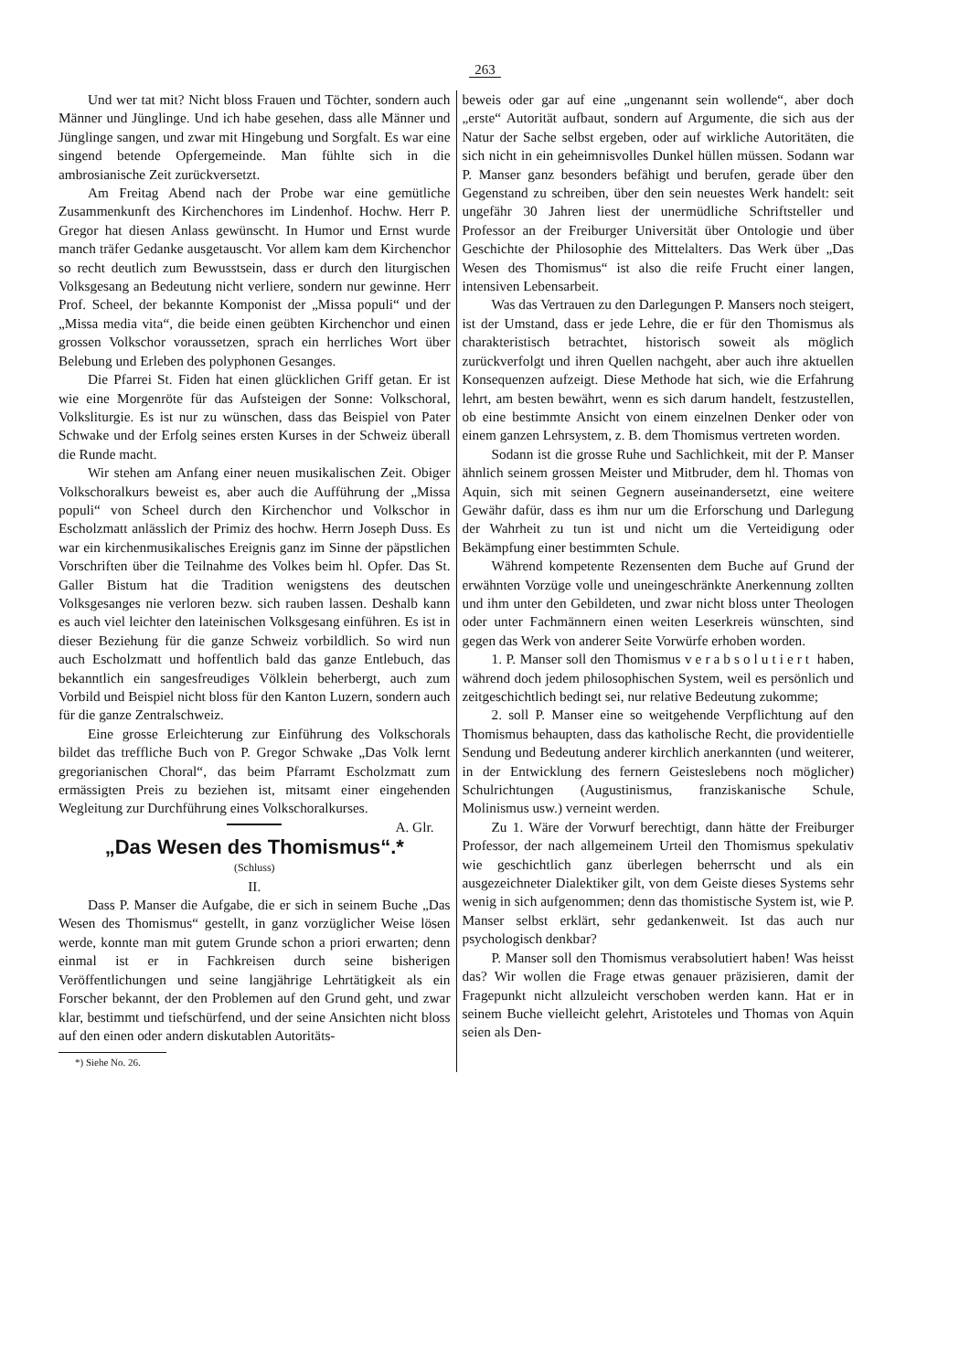263
Und wer tat mit? Nicht bloss Frauen und Töchter, sondern auch Männer und Jünglinge. Und ich habe gesehen, dass alle Männer und Jünglinge sangen, und zwar mit Hingebung und Sorgfalt. Es war eine singend betende Opfergemeinde. Man fühlte sich in die ambrosianische Zeit zurückversetzt.
Am Freitag Abend nach der Probe war eine gemütliche Zusammenkunft des Kirchenchores im Lindenhof. Hochw. Herr P. Gregor hat diesen Anlass gewünscht. In Humor und Ernst wurde manch träfer Gedanke ausgetauscht. Vor allem kam dem Kirchenchor so recht deutlich zum Bewusstsein, dass er durch den liturgischen Volksgesang an Bedeutung nicht verliere, sondern nur gewinne. Herr Prof. Scheel, der bekannte Komponist der „Missa populi“ und der „Missa media vita“, die beide einen geübten Kirchenchor und einen grossen Volkschor voraussetzen, sprach ein herrliches Wort über Belebung und Erleben des polyphonen Gesanges.
Die Pfarrei St. Fiden hat einen glücklichen Griff getan. Er ist wie eine Morgenröte für das Aufsteigen der Sonne: Volkschoral, Volksliturgie. Es ist nur zu wünschen, dass das Beispiel von Pater Schwake und der Erfolg seines ersten Kurses in der Schweiz überall die Runde macht.
Wir stehen am Anfang einer neuen musikalischen Zeit. Obiger Volkschoralkurs beweist es, aber auch die Aufführung der „Missa populi“ von Scheel durch den Kirchenchor und Volkschor in Escholzmatt anlässlich der Primiz des hochw. Herrn Joseph Duss. Es war ein kirchenmusikalisches Ereignis ganz im Sinne der päpstlichen Vorschriften über die Teilnahme des Volkes beim hl. Opfer. Das St. Galler Bistum hat die Tradition wenigstens des deutschen Volksgesanges nie verloren bezw. sich rauben lassen. Deshalb kann es auch viel leichter den lateinischen Volksgesang einführen. Es ist in dieser Beziehung für die ganze Schweiz vorbildlich. So wird nun auch Escholzmatt und hoffentlich bald das ganze Entlebuch, das bekanntlich ein sangesfreudiges Völklein beherbergt, auch zum Vorbild und Beispiel nicht bloss für den Kanton Luzern, sondern auch für die ganze Zentralschweiz.
Eine grosse Erleichterung zur Einführung des Volkschorals bildet das treffliche Buch von P. Gregor Schwake „Das Volk lernt gregorianischen Choral“, das beim Pfarramt Escholzmatt zum ermässigten Preis zu beziehen ist, mitsamt einer eingehenden Wegleitung zur Durchführung eines Volkschoralkurses. A. Glr.
„Das Wesen des Thomismus“.*
(Schluss)
II.
Dass P. Manser die Aufgabe, die er sich in seinem Buche „Das Wesen des Thomismus“ gestellt, in ganz vorzüglicher Weise lösen werde, konnte man mit gutem Grunde schon a priori erwarten; denn einmal ist er in Fachkreisen durch seine bisherigen Veröffentlichungen und seine langjährige Lehrtätigkeit als ein Forscher bekannt, der den Problemen auf den Grund geht, und zwar klar, bestimmt und tiefschürfend, und der seine Ansichten nicht bloss auf den einen oder andern diskutablen Autoritäts-
*) Siehe No. 26.
beweis oder gar auf eine „ungenannt sein wollende“, aber doch „erste“ Autorität aufbaut, sondern auf Argumente, die sich aus der Natur der Sache selbst ergeben, oder auf wirkliche Autoritäten, die sich nicht in ein geheimnisvolles Dunkel hüllen müssen. Sodann war P. Manser ganz besonders befähigt und berufen, gerade über den Gegenstand zu schreiben, über den sein neuestes Werk handelt: seit ungefähr 30 Jahren liest der unermüdliche Schriftsteller und Professor an der Freiburger Universität über Ontologie und über Geschichte der Philosophie des Mittelalters. Das Werk über „Das Wesen des Thomismus“ ist also die reife Frucht einer langen, intensiven Lebensarbeit.
Was das Vertrauen zu den Darlegungen P. Mansers noch steigert, ist der Umstand, dass er jede Lehre, die er für den Thomismus als charakteristisch betrachtet, historisch soweit als möglich zurückverfolgt und ihren Quellen nachgeht, aber auch ihre aktuellen Konsequenzen aufzeigt. Diese Methode hat sich, wie die Erfahrung lehrt, am besten bewährt, wenn es sich darum handelt, festzustellen, ob eine bestimmte Ansicht von einem einzelnen Denker oder von einem ganzen Lehrsystem, z. B. dem Thomismus vertreten worden.
Sodann ist die grosse Ruhe und Sachlichkeit, mit der P. Manser ähnlich seinem grossen Meister und Mitbruder, dem hl. Thomas von Aquin, sich mit seinen Gegnern auseinandersetzt, eine weitere Gewähr dafür, dass es ihm nur um die Erforschung und Darlegung der Wahrheit zu tun ist und nicht um die Verteidigung oder Bekämpfung einer bestimmten Schule.
Während kompetente Rezensenten dem Buche auf Grund der erwähnten Vorzüge volle und uneingeschränkte Anerkennung zollten und ihm unter den Gebildeten, und zwar nicht bloss unter Theologen oder unter Fachmännern einen weiten Leserkreis wünschten, sind gegen das Werk von anderer Seite Vorwürfe erhoben worden.
1. P. Manser soll den Thomismus verabsolutiert haben, während doch jedem philosophischen System, weil es persönlich und zeitgeschichtlich bedingt sei, nur relative Bedeutung zukomme;
2. soll P. Manser eine so weitgehende Verpflichtung auf den Thomismus behaupten, dass das katholische Recht, die providentielle Sendung und Bedeutung anderer kirchlich anerkannten (und weiterer, in der Entwicklung des fernern Geisteslebens noch möglicher) Schulrichtungen (Augustinismus, franziskanische Schule, Molinismus usw.) verneint werden.
Zu 1. Wäre der Vorwurf berechtigt, dann hätte der Freiburger Professor, der nach allgemeinem Urteil den Thomismus spekulativ wie geschichtlich ganz überlegen beherrscht und als ein ausgezeichneter Dialektiker gilt, von dem Geiste dieses Systems sehr wenig in sich aufgenommen; denn das thomistische System ist, wie P. Manser selbst erklärt, sehr gedankenweit. Ist das auch nur psychologisch denkbar?
P. Manser soll den Thomismus verabsolutiert haben! Was heisst das? Wir wollen die Frage etwas genauer präzisieren, damit der Fragepunkt nicht allzuleicht verschoben werden kann. Hat er in seinem Buche vielleicht gelehrt, Aristoteles und Thomas von Aquin seien als Den-